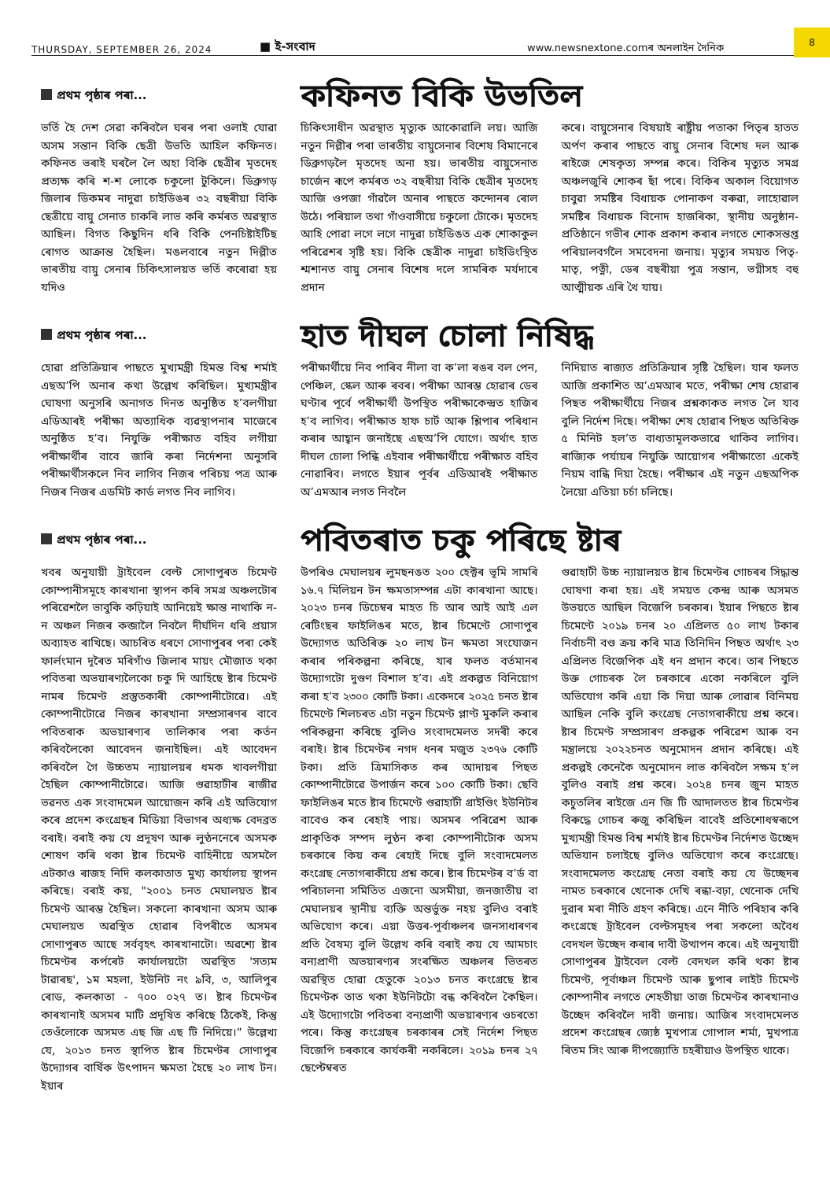THURSDAY, SEPTEMBER 26, 2024
■ ই-সংবাদ
www.newsnextone.comৰ অনলাইন দৈনিক
8
প্ৰথম পৃষ্ঠাৰ পৰা...
ভৰ্তি হৈ দেশ সেৱা কৰিবলৈ ঘৰৰ পৰা ওলাই যোৱা অসম সন্তান বিকি ছেত্ৰী উভতি আহিল কফিনত। কফিনত ভৰাই ঘৰলৈ লৈ অহা বিকি ছেত্ৰীৰ মৃতদেহ প্ৰত্যক্ষ কৰি শ-শ লোকে চকুলো টুকিলে। ডিব্ৰুগড় জিলাৰ ডিকমৰ নাদুৱা চাইডিঙৰ ৩২ বছৰীয়া বিকি ছেত্ৰীয়ে বায়ু সেনাত চাকৰি লাভ কৰি কৰ্মৰত অৱস্থাত আছিল। বিগত কিছুদিন ধৰি বিকি পেনচিষ্টাইটিছ ৰোগত আক্ৰান্ত হৈছিল। মঙলবাৰে নতুন দিল্লীত ভাৰতীয় বায়ু সেনাৰ চিকিৎসালয়ত ভৰ্তি কৰোৱা হয় যদিও
কফিনত বিকি উভতিল
চিকিৎসাধীন অৱস্থাত মৃত্যুক আকোৱালি লয়। আজি নতুন দিল্লীৰ পৰা ভাৰতীয় বায়ুসেনাৰ বিশেষ বিমানেৰে ডিব্ৰুগড়লৈ মৃতদেহ অনা হয়। ভাৰতীয় বায়ুসেনাত চাৰ্জেন ৰূপে কৰ্মৰত ৩২ বছৰীয়া বিকি ছেত্ৰীৰ মৃতদেহ আজি ওপজা গাঁৱলৈ অনাৰ পাছতে কন্দোনৰ ৰোল উঠে। পৰিয়াল তথা গাঁওবাসীয়ে চকুলো টোকে। মৃতদেহ আহি পোৱা লগে লগে নাদুৱা চাইডিঙত এক শোকাকুল পৰিৱেশৰ সৃষ্টি হয়। বিকি ছেত্ৰীক নাদুৱা চাইডিংস্থিত শ্মশানত বায়ু সেনাৰ বিশেষ দলে সামৰিক মৰ্যদাৰে প্ৰদান
কৰে। বায়ুসেনাৰ বিষয়াই ৰাষ্ট্ৰীয় পতাকা পিতৃৰ হাতত অৰ্পণ কৰাৰ পাছতে বায়ু সেনাৰ বিশেষ দল আৰু ৰাইজে শেষকৃত্য সম্পন্ন কৰে। বিকিৰ মৃত্যুত সমগ্ৰ অঞ্চলজুৰি শোকৰ ছাঁ পৰে। বিকিৰ অকাল বিয়োগত চাবুৱা সমষ্টিৰ বিধায়ক পোনাকণ বৰুৱা, লাহোৱাল সমষ্টিৰ বিধায়ক বিনোদ হাজৰিকা, স্থানীয় অনুষ্ঠান-প্ৰতিষ্ঠানে গভীৰ শোক প্ৰকাশ কৰাৰ লগতে শোকসন্তপ্ত পৰিয়ালবৰ্গলৈ সমবেদনা জনায়। মৃত্যুৰ সময়ত পিতৃ-মাতৃ, পত্নী, ডেৰ বছৰীয়া পুত্ৰ সন্তান, ভগ্নীসহ বহু আত্মীয়ক এৰি থৈ যায়।
প্ৰথম পৃষ্ঠাৰ পৰা...
হোৱা প্ৰতিক্ৰিয়াৰ পাছতে মুখ্যমন্ত্ৰী হিমন্ত বিশ্ব শৰ্মাই এছঅ’পি অনাৰ কথা উল্লেখ কৰিছিল। মুখ্যমন্ত্ৰীৰ ঘোষণা অনুসৰি অনাগত দিনত অনুষ্ঠিত হ’বলগীয়া এডিআৰই পৰীক্ষা অত্যাধিক ব্যৱস্থাপনাৰ মাজেৰে অনুষ্ঠিত হ’ব। নিযুক্তি পৰীক্ষাত বহিব লগীয়া পৰীক্ষাৰ্থীৰ বাবে জাৰি কৰা নিৰ্দেশনা অনুসৰি পৰীক্ষাৰ্থীসকলে নিব লাগিব নিজৰ পৰিচয় পত্ৰ আৰু নিজৰ নিজৰ এডমিট কাৰ্ড লগত নিব লাগিব।
হাত দীঘল চোলা নিষিদ্ধ
পৰীক্ষাৰ্থীয়ে নিব পাৰিব নীলা বা ক’লা ৰঙৰ বল পেন, পেঞ্চিল, স্কেল আৰু ৰবৰ। পৰীক্ষা আৰম্ভ হোৱাৰ ডেৰ ঘণ্টাৰ পূৰ্বে পৰীক্ষাৰ্থী উপস্থিত পৰীক্ষাকেন্দ্ৰত হাজিৰ হ’ব লাগিব। পৰীক্ষাত হাফ চাৰ্ট আৰু শ্লিপাৰ পৰিধান কৰাৰ আহ্বান জনাইছে এছঅ’পি যোগে। অৰ্থাৎ হাত দীঘল চোলা পিন্ধি এইবাৰ পৰীক্ষাৰ্থীয়ে পৰীক্ষাত বহিব নোৱাৰিব। লগতে ইয়াৰ পূৰ্বৰ এডিআৰই পৰীক্ষাত অ’এমআৰ লগত নিবলৈ
নিদিয়াত ৰাজ্যত প্ৰতিক্ৰিয়াৰ সৃষ্টি হৈছিল। যাৰ ফলত আজি প্ৰকাশিত অ’এমআৰ মতে, পৰীক্ষা শেষ হোৱাৰ পিছত পৰীক্ষাৰ্থীয়ে নিজৰ প্ৰশ্নকাকত লগত লৈ যাব বুলি নিৰ্দেশ দিছে। পৰীক্ষা শেষ হোৱাৰ পিছত অতিৰিক্ত ৫ মিনিট হল’ত বাধ্যতামূলকভাৱে থাকিব লাগিব। ৰাজ্যিক পৰ্যায়ৰ নিযুক্তি আয়োগৰ পৰীক্ষাতো একেই নিয়ম বান্ধি দিয়া হৈছে। পৰীক্ষাৰ এই নতুন এছঅপিক লৈয়ো এতিয়া চৰ্চা চলিছে।
প্ৰথম পৃষ্ঠাৰ পৰা...
খবৰ অনুযায়ী ট্ৰাইবেল বেল্ট সোণাপুৰত চিমেণ্ট কোম্পানীসমূহে কাৰখানা স্থাপন কৰি সমগ্ৰ অঞ্চলটোৰ পৰিৱেশলৈ ভাবুকি কঢ়িয়াই আনিয়েই ক্ষান্ত নাথাকি ন-ন অঞ্চল নিজৰ কব্জালৈ নিবলৈ দীৰ্ঘদিন ধৰি প্ৰয়াস অব্যাহত ৰাখিছে। আচৰিত ধৰণে সোণাপুৰৰ পৰা কেই ফাৰ্লংমান দূৰৈত মৰিগাঁও জিলাৰ মায়ং মৌজাত থকা পবিতৰা অভয়াৰণ্যলৈকো চকু দি আহিছে ষ্টাৰ চিমেণ্ট নামৰ চিমেণ্ট প্ৰস্তুতকাৰী কোম্পানীটোৱে। এই কোম্পানীটোৱে নিজৰ কাৰখানা সম্প্ৰসাৰণৰ বাবে পবিতৰাক অভয়াৰণ্যৰ তালিকাৰ পৰা কৰ্তন কৰিবলৈকো আবেদন জনাইছিল। এই আবেদন কৰিবলৈ গৈ উচ্চতম ন্যায়ালয়ৰ ধমক খাবলগীয়া হৈছিল কোম্পানীটোৱে। আজি গুৱাহাটীৰ ৰাজীৱ ভৱনত এক সংবাদমেল আয়োজন কৰি এই অভিযোগ কৰে প্ৰদেশ কংগ্ৰেছৰ মিডিয়া বিভাগৰ অধ্যক্ষ বেদব্ৰত বৰাই। বৰাই কয় যে প্ৰদূষণ আৰু লুণ্ঠননেৰে অসমক শোষণ কৰি থকা ষ্টাৰ চিমেণ্ট বাহিনীয়ে অসমলৈ এটকাও ৰাজহ নিদি কলকাতাত মুখ্য কাৰ্যালয় স্থাপন কৰিছে। বৰাই কয়, "২০০১ চনত মেঘালয়ত ষ্টাৰ চিমেণ্ট আৰম্ভ হৈছিল। সকলো কাৰখানা অসম আৰু মেঘালয়ত অৱস্থিত হোৱাৰ বিপৰীতে অসমৰ সোণাপুৰত আছে সৰ্ববৃহৎ কাৰখানাটো। অৱশ্যে ষ্টাৰ চিমেণ্টৰ কৰ্পৰেট কাৰ্যালয়টো অৱস্থিত 'সত্যম টাৱাৰছ', ১ম মহলা, ইউনিট নং ৯বি, ৩, আলিপুৰ ৰোড, কলকাতা - ৭০০ ০২৭ ত। ষ্টাৰ চিমেণ্টৰ কাৰখানাই অসমৰ মাটি প্ৰদূষিত কৰিছে ঠিকেই, কিন্তু তেওঁলোকে অসমত এছ জি এছ টি নিদিয়ে।” উল্লেখ্য যে, ২০১৩ চনত স্থাপিত ষ্টাৰ চিমেণ্টৰ সোণাপুৰ উদ্যোগৰ বাৰ্ষিক উৎপাদন ক্ষমতা হৈছে ২০ লাখ টন। ইয়াৰ
পবিতৰাত চকু পৰিছে ষ্টাৰ
উপৰিও মেঘালয়ৰ লুমছনঙত ২০০ হেক্টৰ ভূমি সামৰি ১৬.৭ মিলিয়ন টন ক্ষমতাসম্পন্ন এটা কাৰখানা আছে। ২০২৩ চনৰ ডিচেম্বৰ মাহত চি আৰ আই আই এল ৰেটিংছৰ ফাইলিঙৰ মতে, ষ্টাৰ চিমেণ্টে সোণাপুৰ উদ্যোগত অতিৰিক্ত ২০ লাখ টন ক্ষমতা সংযোজন কৰাৰ পৰিকল্পনা কৰিছে, যাৰ ফলত বৰ্তমানৰ উদ্যোগটো দুগুণ বিশাল হ’ব। এই প্ৰকল্পত বিনিয়োগ কৰা হ’ব ২৩০০ কোটি টকা। একেদৰে ২০২৫ চনত ষ্টাৰ চিমেণ্টে শিলচৰত এটা নতুন চিমেণ্ট প্লাণ্ট মুকলি কৰাৰ পৰিকল্পনা কৰিছে বুলিও সংবাদমেলত সদৰী কৰে বৰাই। ষ্টাৰ চিমেণ্টৰ নগদ ধনৰ মজুত ২৩৭৬ কোটি টকা। প্ৰতি ত্ৰিমাসিকত কৰ আদায়ৰ পিছত কোম্পানীটোৱে উপাৰ্জন কৰে ১০০ কোটি টকা। ছেবি ফাইলিঙৰ মতে ষ্টাৰ চিমেণ্টে গুৱাহাটী গ্ৰাইণ্ডিং ইউনিটৰ বাবেও কৰ ৰেহাই পায়। অসমৰ পৰিৱেশ আৰু প্ৰাকৃতিক সম্পদ লুণ্ঠন কৰা কোম্পানীটোক অসম চৰকাৰে কিয় কৰ ৰেহাই দিছে বুলি সংবাদমেলত কংগ্ৰেছ নেতাগৰাকীয়ে প্ৰশ্ন কৰে। ষ্টাৰ চিমেণ্টৰ ব’ৰ্ড বা পৰিচালনা সমিতিত এজনো অসমীয়া, জনজাতীয় বা মেঘালয়ৰ স্থানীয় ব্যক্তি অন্তৰ্ভুক্ত নহয় বুলিও বৰাই অভিযোগ কৰে। এয়া উত্তৰ-পূৰ্বাঞ্চলৰ জনসাধাৰণৰ প্ৰতি বৈষম্য বুলি উল্লেখ কৰি বৰাই কয় যে আমচাং বন্যপ্ৰাণী অভয়াৰণ্যৰ সংৰক্ষিত অঞ্চলৰ ভিতৰত অৱস্থিত হোৱা হেতুকে ২০১৩ চনত কংগ্ৰেছে ষ্টাৰ চিমেণ্টক তাত থকা ইউনিটটো বন্ধ কৰিবলৈ কৈছিল। এই উদ্যোগটো পবিতৰা বন্যপ্ৰাণী অভয়াৰণ্যৰ ওচৰতো পৰে। কিন্তু কংগ্ৰেছৰ চৰকাৰৰ সেই নিৰ্দেশ পিছত বিজেপি চৰকাৰে কাৰ্যকৰী নকৰিলে। ২০১৯ চনৰ ২৭ ছেপ্টেম্বৰত
গুৱাহাটী উচ্চ ন্যায়ালয়ত ষ্টাৰ চিমেণ্টৰ গোচৰৰ সিদ্ধান্ত ঘোষণা কৰা হয়। এই সময়ত কেন্দ্ৰ আৰু অসমত উভয়তে আছিল বিজেপি চৰকাৰ। ইয়াৰ পিছতে ষ্টাৰ চিমেণ্টে ২০১৯ চনৰ ২০ এপ্ৰিলত ৫০ লাখ টকাৰ নিৰ্বাচনী বণ্ড ক্ৰয় কৰি মাত্ৰ তিনিদিন পিছত অৰ্থাৎ ২৩ এপ্ৰিলত বিজেপিক এই ধন প্ৰদান কৰে। তাৰ পিছতে উক্ত গোচৰক লৈ চৰকাৰে একো নকৰিলে বুলি অভিযোগ কৰি এয়া কি দিয়া আৰু লোৱাৰ বিনিময় আছিল নেকি বুলি কংগ্ৰেছ নেতাগৰাকীয়ে প্ৰশ্ন কৰে। ষ্টাৰ চিমেণ্ট সম্প্ৰসাৰণ প্ৰকল্পক পৰিৱেশ আৰু বন মন্ত্ৰালয়ে ২০২২চনত অনুমোদন প্ৰদান কৰিছে। এই প্ৰকল্পই কেনেকৈ অনুমোদন লাভ কৰিবলৈ সক্ষম হ’ল বুলিও বৰাই প্ৰশ্ন কৰে। ২০২৪ চনৰ জুন মাহত কচুতলিৰ ৰাইজে এন জি টি আদালতত ষ্টাৰ চিমেণ্টৰ বিৰুদ্ধে গোচৰ ৰুজু কৰিছিল বাবেই প্ৰতিশোধস্বৰূপে মুখ্যমন্ত্ৰী হিমন্ত বিশ্ব শৰ্মাই ষ্টাৰ চিমেণ্টৰ নিৰ্দেশত উচ্ছেদ অভিযান চলাইছে বুলিও অভিযোগ কৰে কংগ্ৰেছে। সংবাদমেলত কংগ্ৰেছ নেতা বৰাই কয় যে উচ্ছেদৰ নামত চৰকাৰে খেনোক দেখি ৰন্ধা-বঢ়া, খেনোক দেখি দুৱাৰ মৰা নীতি গ্ৰহণ কৰিছে। এনে নীতি পৰিহাৰ কৰি কংগ্ৰেছে ট্ৰাইবেল বেল্টসমূহৰ পৰা সকলো অবৈধ বেদখল উচ্ছেদ কৰাৰ দাবী উত্থাপন কৰে। এই অনুযায়ী সোণাপুৰৰ ট্ৰাইবেল বেল্ট বেদখল কৰি থকা ষ্টাৰ চিমেণ্ট, পূৰ্বাঞ্চল চিমেণ্ট আৰু ছুপাৰ লাইট চিমেণ্ট কোম্পানীৰ লগতে শেহতীয়া তাজ চিমেণ্টৰ কাৰখানাও উচ্ছেদ কৰিবলৈ দাবী জনায়। আজিৰ সংবাদমেলত প্ৰদেশ কংগ্ৰেছৰ জ্যেষ্ঠ মুখপাত্ৰ গোপাল শৰ্মা, মুখপাত্ৰ ৰিতম সিং আৰু দীপজ্যোতি চহৰীয়াও উপস্থিত থাকে।